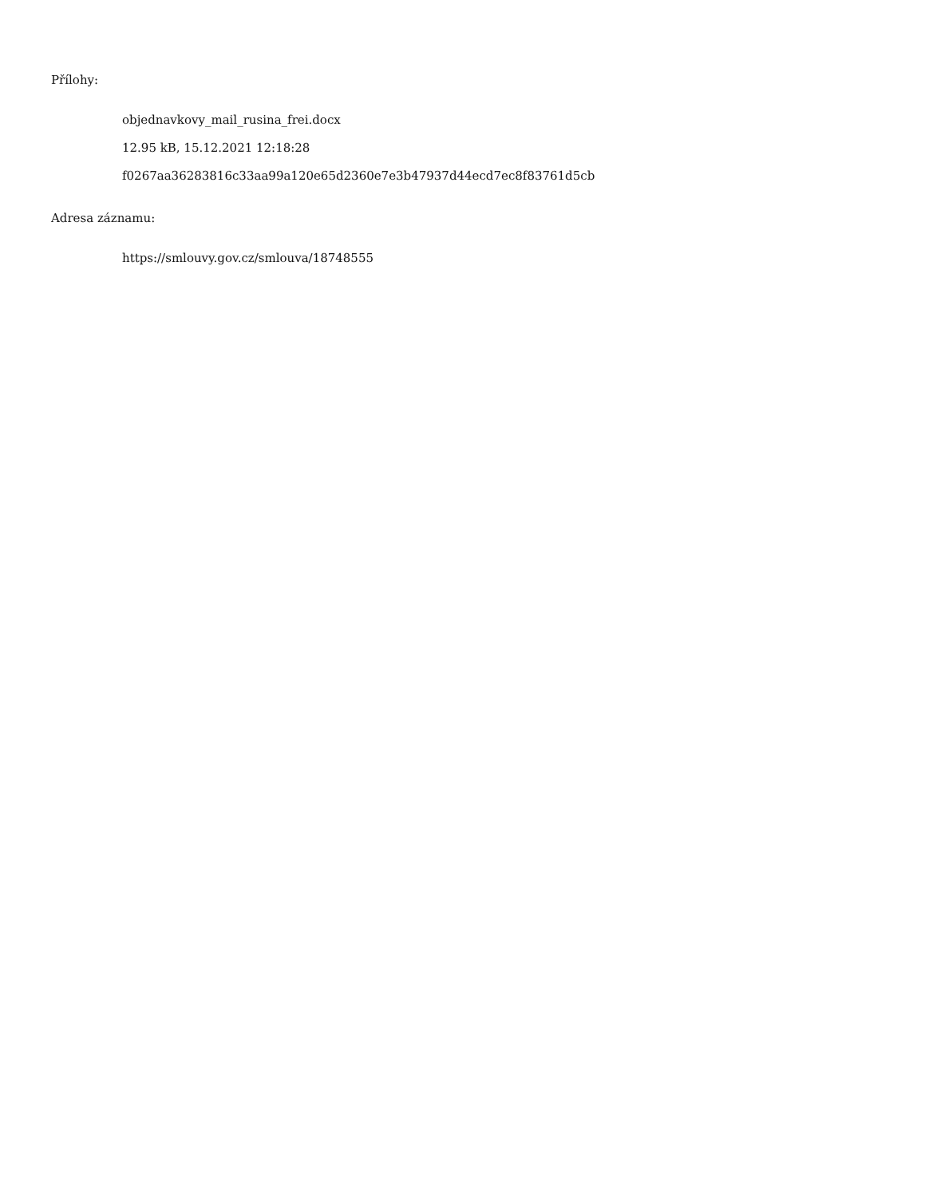Přílohy:
objednavkovy_mail_rusina_frei.docx
12.95 kB, 15.12.2021 12:18:28
f0267aa36283816c33aa99a120e65d2360e7e3b47937d44ecd7ec8f83761d5cb
Adresa záznamu:
https://smlouvy.gov.cz/smlouva/18748555